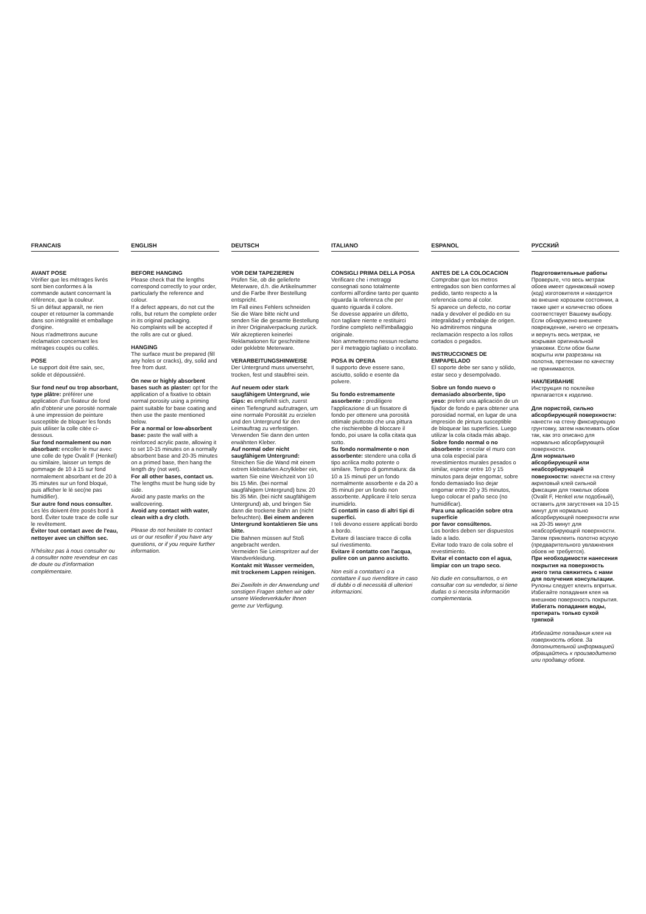FRANCAIS
AVANT POSE
Vérifier que les métrages livrés sont bien conformes à la commande autant concernant la référence, que la couleur.
Si un défaut apparaît, ne rien couper et retourner la commande dans son intégralité et emballage d'origine.
Nous n'admettrons aucune réclamation concernant les métrages coupés ou collés.
POSE
Le support doit être sain, sec, solide et dépoussiéré.
Sur fond neuf ou trop absorbant, type plâtre: préférer une application d'un fixateur de fond afin d'obtenir une porosité normale à une impression de peinture susceptible de bloquer les fonds puis utiliser la colle citée ci-dessous.
Sur fond normalement ou non absorbant: encoller le mur avec une colle de type Ovalit F (Henkel) ou similaire, laisser un temps de gommage de 10 à 15 sur fond normalement absorbant et de 20 à 35 minutes sur un fond bloqué, puis afficher le lé sec(ne pas humidifier).
Sur autre fond nous consulter.
Les lés doivent être posés bord à bord. Éviter toute trace de colle sur le revêtement.
Éviter tout contact avec de l'eau, nettoyer avec un chiffon sec.
N'hésitez pas à nous consulter ou à consulter notre revendeur en cas de doute ou d'information complémentaire.
ENGLISH
BEFORE HANGING
Please check that the lengths correspond correctly to your order, particularly the reference and colour.
If a defect appears, do not cut the rolls, but return the complete order in its original packaging.
No complaints will be accepted if the rolls are cut or glued.
HANGING
The surface must be prepared (fill any holes or cracks), dry, solid and free from dust.
On new or highly absorbent bases such as plaster: opt for the application of a fixative to obtain normal porosity using a priming paint suitable for base coating and then use the paste mentioned below.
For a normal or low-absorbent base: paste the wall with a reinforced acrylic paste, allowing it to set 10-15 minutes on a normally absorbent base and 20-35 minutes on a primed base, then hang the length dry (not wet).
For all other bases, contact us.
The lengths must be hung side by side.
Avoid any paste marks on the wallcovering.
Avoid any contact with water, clean with a dry cloth.
Please do not hesitate to contact us or our reseller if you have any questions, or if you require further information.
DEUTSCH
VOR DEM TAPEZIEREN
Prüfen Sie, ob die gelieferte Meterware, d.h. die Artikelnummer und die Farbe Ihrer Bestellung entspricht.
Im Fall eines Fehlers schneiden Sie die Ware bitte nicht und senden Sie die gesamte Bestellung in ihrer Originalverpackung zurück.
Wir akzeptieren keinerlei Reklamationen für geschnittene oder geklebte Meterware.
VERARBEITUNGSHINWEISE
Der Untergrund muss unversehrt, trocken, fest und staubfrei sein.
Auf neuem oder stark saugfähigem Untergrund, wie Gips: es empfiehlt sich, zuerst einen Tiefengrund aufzutragen, um eine normale Porosität zu erzielen und den Untergrund für den Leimauftrag zu verfestigen. Verwenden Sie dann den unten erwähnten Kleber.
Auf normal oder nicht saugfähigem Untergrund: Streichen Sie die Wand mit einem extrem klebstarken Acrylkleber ein, warten Sie eine Weichzeit von 10 bis 15 Min. (bei normal saugfähigem Untergrund) bzw. 20 bis 35 Min. (bei nicht saugfähigem Untergrund) ab, und bringen Sie dann die trockene Bahn an (nicht befeuchten). Bei einem anderen Untergrund kontaktieren Sie uns bitte.
Die Bahnen müssen auf Stoß angebracht werden.
Vermeiden Sie Leimspritzer auf der Wandverkleidung.
Kontakt mit Wasser vermeiden, mit trockenem Lappen reinigen.
Bei Zweifeln in der Anwendung und sonstigen Fragen stehen wir oder unsere Wiederverkäufer Ihnen gerne zur Verfügung.
ITALIANO
CONSIGLI PRIMA DELLA POSA
Verificare che i metraggi consegnati sono totalmente conformi all'ordine tanto per quanto riguarda la referenza che per quanto riguarda il colore.
Se dovesse apparire un difetto, non tagliare niente e restituirci l'ordine completo nell'imballaggio originale.
Non ammetteremo nessun reclamo per il metraggio tagliato o incollato.
POSA IN OPERA
Il supporto deve essere sano, asciutto, solido e esente da polvere.
Su fondo estremamente assorbente : prediligere l'applicazione di un fissatore di fondo per ottenere una porosità ottimale piuttosto che una pittura che rischierebbe di bloccare il fondo, poi usare la colla citata qua sotto.
Su fondo normalmente o non assorbente: stendere una colla di tipo acrilica molto potente o similare. Tempo di gommatura: da 10 a 15 minuti per un fondo normalmente assorbente e da 20 a 35 minuti per un fondo non assorbente. Applicare il telo senza inumidirlo.
Ci contatti in caso di altri tipi di superfici.
I teli devono essere applicati bordo a bordo.
Evitare di lasciare tracce di colla sul rivestimento.
Evitare il contatto con l'acqua, pulire con un panno asciutto.
Non esiti a contattarci o a contattare il suo rivenditore in caso di dubbi o di necessità di ulteriori informazioni.
ESPANOL
ANTES DE LA COLOCACION
Comprobar que los metros entregados son bien conformes al pedido, tanto respecto a la referencia como al color.
Si aparece un defecto, no cortar nada y devolver el pedido en su integralidad y embalaje de origen.
No admitiremos ninguna reclamación respecto a los rollos cortados o pegados.
INSTRUCCIONES DE EMPAPELADO
El soporte debe ser sano y sólido, estar seco y desempolvado.
Sobre un fondo nuevo o demasiado absorbente, tipo yeso: preferir una aplicación de un fijador de fondo e para obtener una porosidad normal, en lugar de una impresión de pintura susceptible de bloquear las superficies. Luego utilizar la cola citada más abajo.
Sobre fondo normal o no absorbente : encolar el muro con una cola especial para revestimientos murales pesados o similar, esperar entre 10 y 15 minutos para dejar engomar, sobre fondo demasiado liso dejar engomar entre 20 y 35 minutos, luego colocar el paño seco (no humidificar).
Para una aplicación sobre otra superficie
por favor consúltenos.
Los bordes deben ser dispuestos lado a lado.
Evitar todo trazo de cola sobre el revestimiento.
Evitar el contacto con el agua, limpiar con un trapo seco.
No dude en consultarnos, o en consultar con su vendedor, si tiene dudas o si necesita información complementaria.
РУССКИЙ
Подготовительные работы
Проверьте, что весь метраж обоев имеет одинаковый номер (код) изготовителя и находится во внешне хорошем состоянии, а также цвет и количество обоев соответствует Вашему выбору. Если обнаружено внешнее повреждение, ничего не отрезать и вернуть весь метраж, не вскрывая оригинальной упаковки. Если обои были вскрыты или разрезаны на полотна, претензии по качеству не принимаются.
НАКЛЕИВАНИЕ
Инструкция по поклейке прилагается к изделию.
Для пористой, сильно абсорбирующей поверхности: нанести на стену фиксирующую грунтовку, затем наклеивать обои так, как это описано для нормально абсорбирующей поверхности.
Для нормально абсорбирующей или неабсорбирующей поверхности: нанести на стену акриловый клей сильной фиксации для тяжелых обоев (Ovalit F, Henkel или подобный), оставить для загустения на 10-15 минут для нормально абсорбирующей поверхности или на 20-35 минут для неабсорбирующей поверхности. Затем приклеить полотно всухую (предварительного увлажнения обоев не требуется).
При необходимости нанесения покрытия на поверхность иного типа свяжитесь с нами для получения консультации.
Рулоны следует клеить впритык. Избегайте попадания клея на внешнюю поверхность покрытия.
Избегать попадания воды, протирать только сухой тряпкой
Избегайте попадания клея на поверхность обоев. За дополнительной информацией обращайтесь к производителю или продавцу обоев.